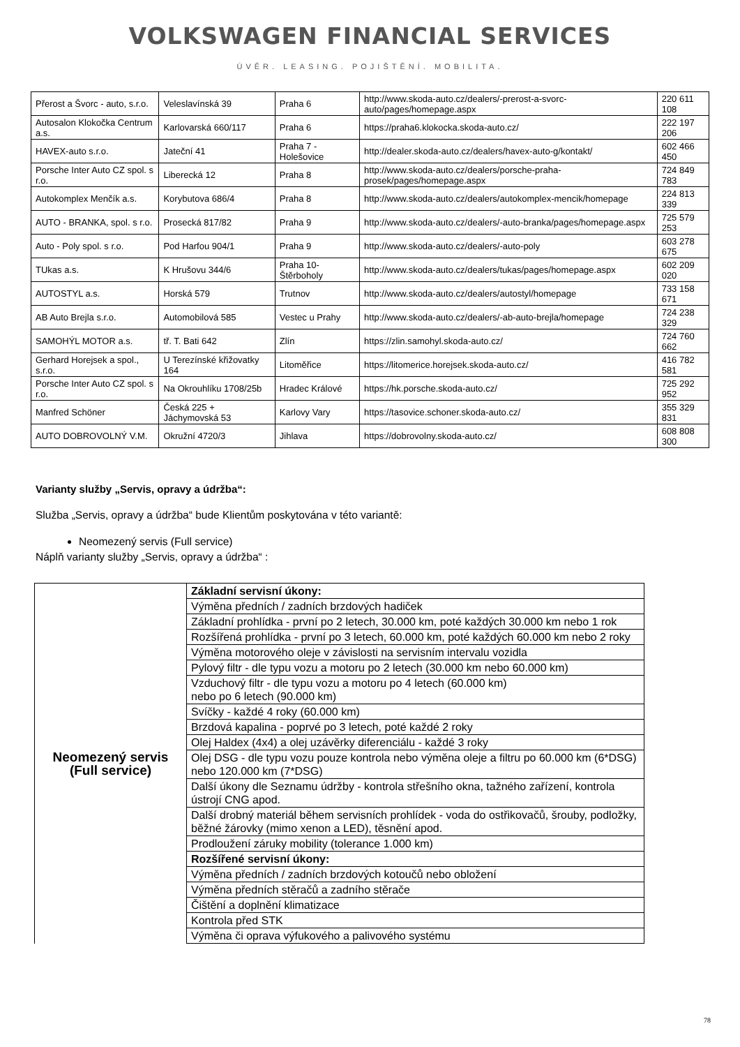VOLKSWAGEN FINANCIAL SERVICES
ÚVĚR. LEASING. POJIŠTĚNÍ. MOBILITA.
| Přerost a Švorc - auto, s.r.o. | Veleslavínská 39 | Praha 6 | http://www.skoda-auto.cz/dealers/-prerost-a-svorc-auto/pages/homepage.aspx | 220 611 108 |
| Autosalon Klokočka Centrum a.s. | Karlovarská 660/117 | Praha 6 | https://praha6.klokocka.skoda-auto.cz/ | 222 197 206 |
| HAVEX-auto s.r.o. | Jateční 41 | Praha 7 - Holešovice | http://dealer.skoda-auto.cz/dealers/havex-auto-g/kontakt/ | 602 466 450 |
| Porsche Inter Auto CZ spol. s r.o. | Liberecká 12 | Praha 8 | http://www.skoda-auto.cz/dealers/porsche-praha-prosek/pages/homepage.aspx | 724 849 783 |
| Autokomplex Menčík a.s. | Korybutova 686/4 | Praha 8 | http://www.skoda-auto.cz/dealers/autokomplex-mencik/homepage | 224 813 339 |
| AUTO - BRANKA, spol. s r.o. | Prosecká 817/82 | Praha 9 | http://www.skoda-auto.cz/dealers/-auto-branka/pages/homepage.aspx | 725 579 253 |
| Auto - Poly spol. s r.o. | Pod Harfou 904/1 | Praha 9 | http://www.skoda-auto.cz/dealers/-auto-poly | 603 278 675 |
| TUkas a.s. | K Hrušovu 344/6 | Praha 10-Štěrboholy | http://www.skoda-auto.cz/dealers/tukas/pages/homepage.aspx | 602 209 020 |
| AUTOSTYL a.s. | Horská 579 | Trutnov | http://www.skoda-auto.cz/dealers/autostyl/homepage | 733 158 671 |
| AB Auto Brejla s.r.o. | Automobilová 585 | Vestec u Prahy | http://www.skoda-auto.cz/dealers/-ab-auto-brejla/homepage | 724 238 329 |
| SAMOHÝL MOTOR a.s. | tř. T. Bati 642 | Zlín | https://zlin.samohyl.skoda-auto.cz/ | 724 760 662 |
| Gerhard Horejsek a spol., s.r.o. | U Terezínské křižovatky 164 | Litoměřice | https://litomerice.horejsek.skoda-auto.cz/ | 416 782 581 |
| Porsche Inter Auto CZ spol. s r.o. | Na Okrouhlíku 1708/25b | Hradec Králové | https://hk.porsche.skoda-auto.cz/ | 725 292 952 |
| Manfred Schöner | Česká 225 + Jáchymovská 53 | Karlovy Vary | https://tasovice.schoner.skoda-auto.cz/ | 355 329 831 |
| AUTO DOBROVOLNÝ V.M. | Okružní 4720/3 | Jihlava | https://dobrovolny.skoda-auto.cz/ | 608 808 300 |
Varianty služby „Servis, opravy a údržba“:
Služba „Servis, opravy a údržba“ bude Klientům poskytována v této variantě:
Neomezený servis (Full service)
Náplň varianty služby „Servis, opravy a údržba“ :
| Neomezený servis (Full service) | Základní servisní úkony: |
| | Výměna předních / zadních brzdových hadiček |
| | Základní prohlídka - první po 2 letech, 30.000 km, poté každých 30.000 km nebo 1 rok |
| | Rozšířená prohlídka - první po 3 letech, 60.000 km, poté každých 60.000 km nebo 2 roky |
| | Výměna motorového oleje v závislosti na servisním intervalu vozidla |
| | Pylový filtr - dle typu vozu a motoru po 2 letech (30.000 km nebo 60.000 km) |
| | Vzduchový filtr - dle typu vozu a motoru po 4 letech (60.000 km) nebo po 6 letech (90.000 km) |
| | Svíčky - každé 4 roky (60.000 km) |
| | Brzdová kapalina - poprvé po 3 letech, poté každé 2 roky |
| | Olej Haldex (4x4) a olej uzávěrky diferenciálu - každé 3 roky |
| | Olej DSG - dle typu vozu pouze kontrola nebo výměna oleje a filtru po 60.000 km (6*DSG) nebo 120.000 km (7*DSG) |
| | Další úkony dle Seznamu údržby - kontrola střešního okna, tažného zařízení, kontrola ústrojí CNG apod. |
| | Další drobný materiál během servisních prohlídek - voda do ostřikovačů, šrouby, podložky, běžné žárovky (mimo xenon a LED), těsnění apod. |
| | Prodloužení záruky mobility (tolerance 1.000 km) |
| | Rozšířené servisní úkony: |
| | Výměna předních / zadních brzdových kotoučů nebo obložení |
| | Výměna předních stěračů a zadního stěrače |
| | Čištění a doplnění klimatizace |
| | Kontrola před STK |
| | Výměna či oprava výfukového a palivového systému |
78